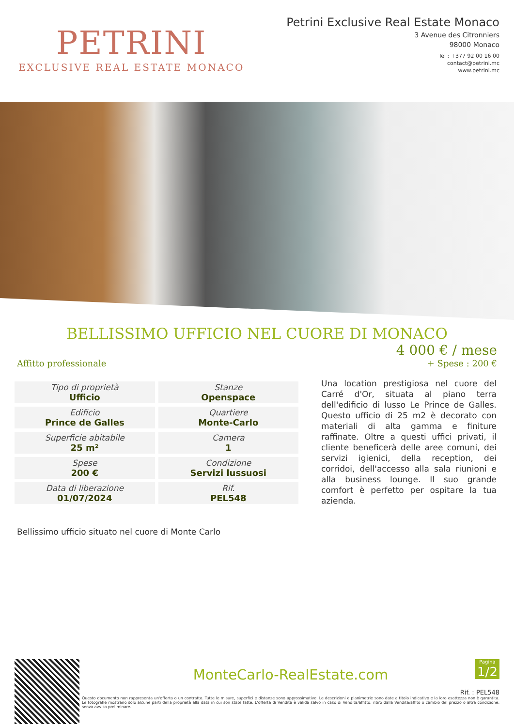PETRINI
EXCLUSIVE REAL ESTATE MONACO
Petrini Exclusive Real Estate Monaco
3 Avenue des Citronniers
98000 Monaco
Tel : +377 92 00 16 00
contact@petrini.mc
www.petrini.mc
BELLISSIMO UFFICIO NEL CUORE DI MONACO
Affitto professionale
4 000 € / mese
+ Spese : 200 €
| Tipo di proprietà Ufficio | Stanze Openspace |
| Edificio Prince de Galles | Quartiere Monte-Carlo |
| Superficie abitabile 25 m² | Camera 1 |
| Spese 200 € | Condizione Servizi lussuosi |
| Data di liberazione 01/07/2024 | Rif. PEL548 |
Una location prestigiosa nel cuore del Carré d'Or, situata al piano terra dell'edificio di lusso Le Prince de Galles. Questo ufficio di 25 m2 è decorato con materiali di alta gamma e finiture raffinate. Oltre a questi uffici privati, il cliente beneficerà delle aree comuni, dei servizi igienici, della reception, dei corridoi, dell'accesso alla sala riunioni e alla business lounge. Il suo grande comfort è perfetto per ospitare la tua azienda.
Bellissimo ufficio situato nel cuore di Monte Carlo
Pagina
1/2
MonteCarlo-RealEstate.com
Rif. : PEL548
Questo documento non rappresenta un'offerta o un contratto. Tutte le misure, superfici e distanze sono approssimative. Le descrizioni e planimetrie sono date a titolo indicativo e la loro esattezza non è garantita. Le fotografie mostrano solo alcune parti della proprietà alla data in cui son state fatte. L'offerta di Vendita è valida salvo in caso di Vendita/affitto, ritiro dalla Vendita/affito o cambio del prezzo o altra condizione, senza avviso preliminare.